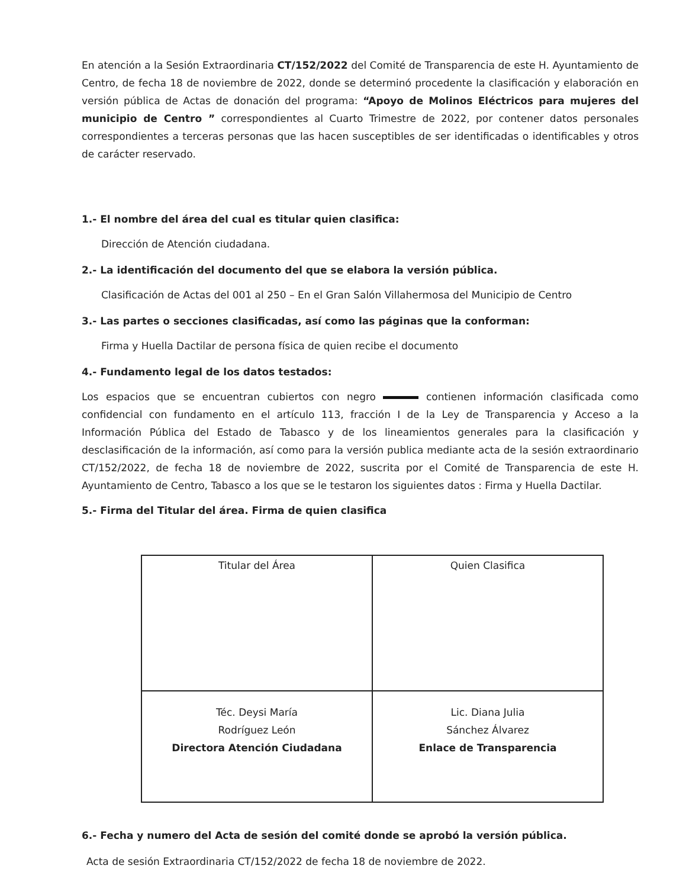En atención a la Sesión Extraordinaria CT/152/2022 del Comité de Transparencia de este H. Ayuntamiento de Centro, de fecha 18 de noviembre de 2022, donde se determinó procedente la clasificación y elaboración en versión pública de Actas de donación del programa: “Apoyo de Molinos Eléctricos para mujeres del municipio de Centro ” correspondientes al Cuarto Trimestre de 2022, por contener datos personales correspondientes a terceras personas que las hacen susceptibles de ser identificadas o identificables y otros de carácter reservado.
1.- El nombre del área del cual es titular quien clasifica:
Dirección de Atención ciudadana.
2.- La identificación del documento del que se elabora la versión pública.
Clasificación de Actas del 001 al 250 – En el Gran Salón Villahermosa del Municipio de Centro
3.- Las partes o secciones clasificadas, así como las páginas que la conforman:
Firma y Huella Dactilar de persona física de quien recibe el documento
4.- Fundamento legal de los datos testados:
Los espacios que se encuentran cubiertos con negro contienen información clasificada como confidencial con fundamento en el artículo 113, fracción I de la Ley de Transparencia y Acceso a la Información Pública del Estado de Tabasco y de los lineamientos generales para la clasificación y desclasificación de la información, así como para la versión publica mediante acta de la sesión extraordinario CT/152/2022, de fecha 18 de noviembre de 2022, suscrita por el Comité de Transparencia de este H. Ayuntamiento de Centro, Tabasco a los que se le testaron los siguientes datos : Firma y Huella Dactilar.
5.- Firma del Titular del área. Firma de quien clasifica
| Titular del Área | Quien Clasifica |
| Téc. Deysi María Rodríguez León Directora Atención Ciudadana | Lic. Diana Julia Sánchez Álvarez Enlace de Transparencia |
6.- Fecha y numero del Acta de sesión del comité donde se aprobó la versión pública.
Acta de sesión Extraordinaria CT/152/2022 de fecha 18 de noviembre de 2022.